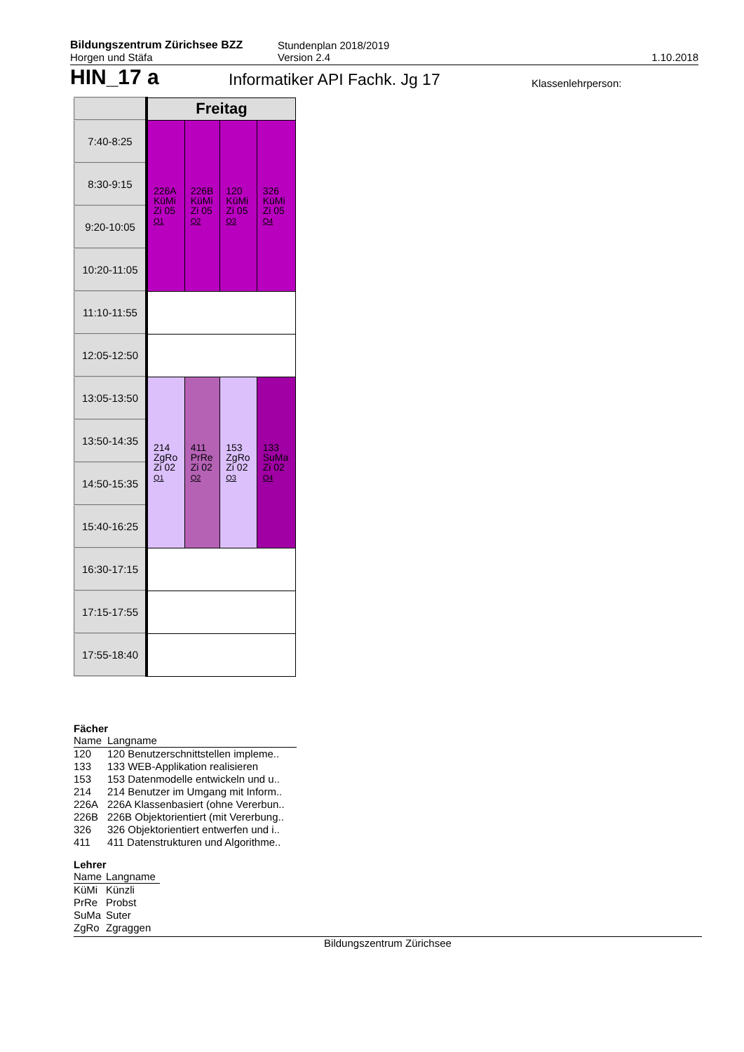Bildungszentrum Zürichsee BZZ
Horgen und Stäfa
Stundenplan 2018/2019
Version 2.4
1.10.2018
HIN_17 a
Informatiker API Fachk. Jg 17
Klassenlehrperson:
| | Freitag | | | |
| 7:40-8:25 | 226A KüMi Zi 05 Q1 | 226B KüMi Zi 05 Q2 | 120 KüMi Zi 05 Q3 | 326 KüMi Zi 05 Q4 |
| 8:30-9:15 | | | | |
| 9:20-10:05 | | | | |
| 10:20-11:05 | | | | |
| 11:10-11:55 | | | | |
| 12:05-12:50 | | | | |
| 13:05-13:50 | 214 ZgRo Zi 02 Q1 | 411 PrRe Zi 02 Q2 | 153 ZgRo Zi 02 Q3 | 133 SuMa Zi 02 Q4 |
| 13:50-14:35 | | | | |
| 14:50-15:35 | | | | |
| 15:40-16:25 | | | | |
| 16:30-17:15 | | | | |
| 17:15-17:55 | | | | |
| 17:55-18:40 | | | | |
Fächer
| Name | Langname |
| 120 | 120 Benutzerschnittstellen impleme.. |
| 133 | 133 WEB-Applikation realisieren |
| 153 | 153 Datenmodelle entwickeln und u.. |
| 214 | 214 Benutzer im Umgang mit Inform.. |
| 226A | 226A Klassenbasiert (ohne Vererbun.. |
| 226B | 226B Objektorientiert (mit Vererbung.. |
| 326 | 326 Objektorientiert entwerfen und i.. |
| 411 | 411 Datenstrukturen und Algorithme.. |
Lehrer
| Name | Langname |
| KüMi | Künzli |
| PrRe | Probst |
| SuMa | Suter |
| ZgRo | Zgraggen |
Bildungszentrum Zürichsee